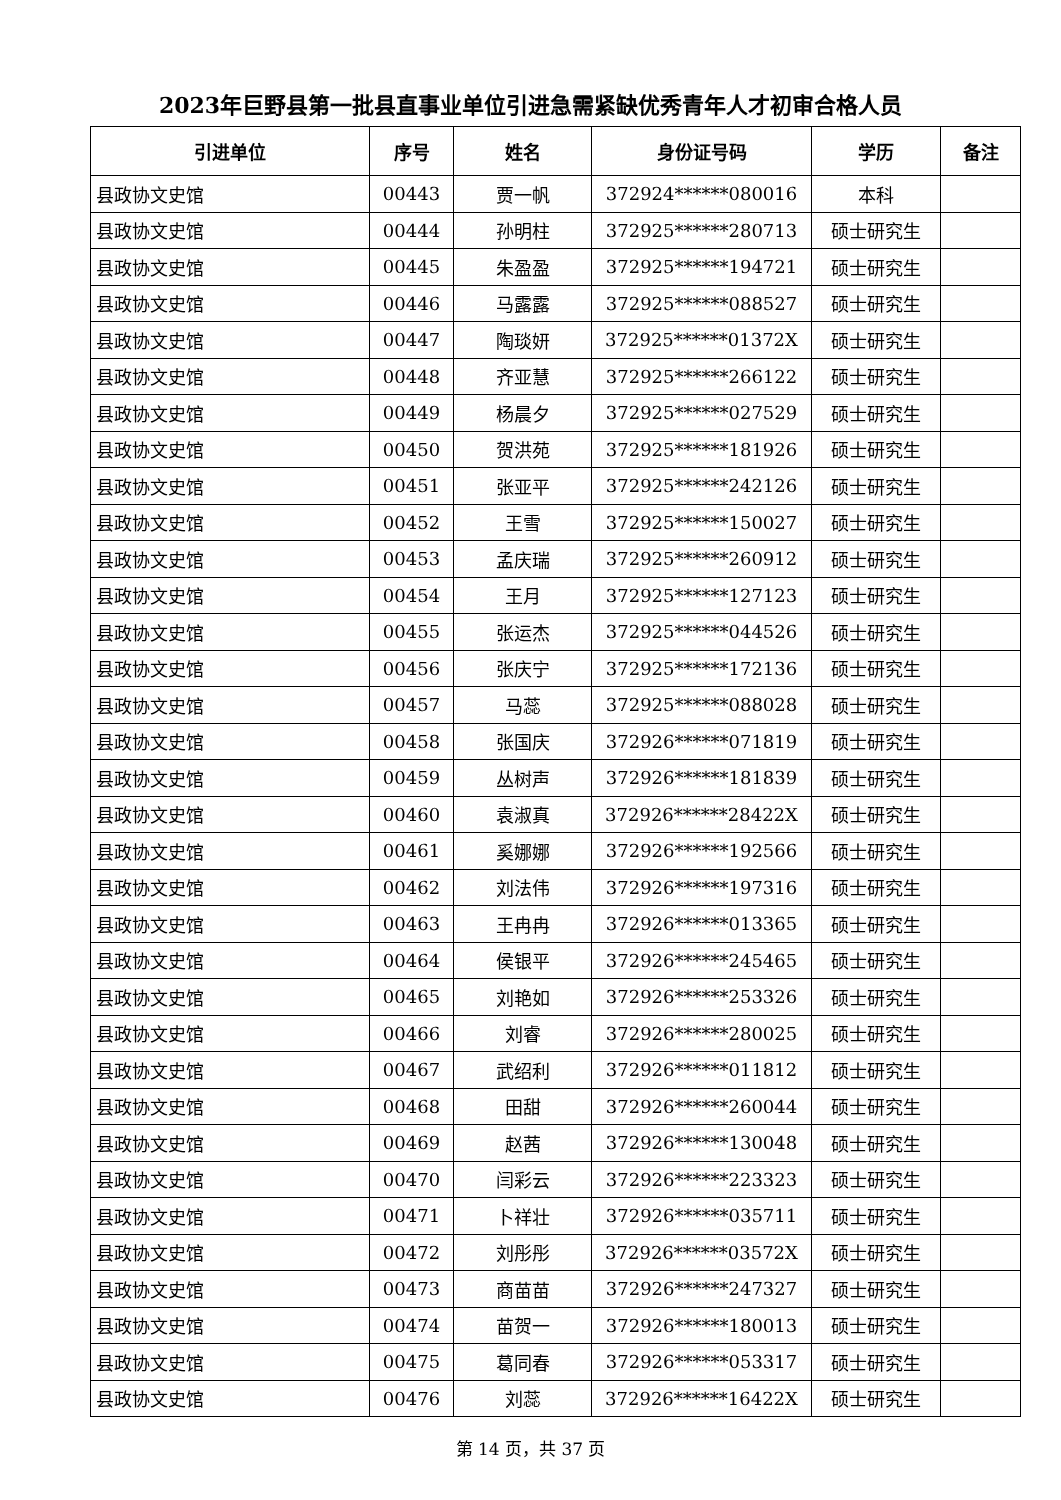2023年巨野县第一批县直事业单位引进急需紧缺优秀青年人才初审合格人员
| 引进单位 | 序号 | 姓名 | 身份证号码 | 学历 | 备注 |
| --- | --- | --- | --- | --- | --- |
| 县政协文史馆 | 00443 | 贾一帆 | 372924******080016 | 本科 | |
| 县政协文史馆 | 00444 | 孙明柱 | 372925******280713 | 硕士研究生 | |
| 县政协文史馆 | 00445 | 朱盈盈 | 372925******194721 | 硕士研究生 | |
| 县政协文史馆 | 00446 | 马露露 | 372925******088527 | 硕士研究生 | |
| 县政协文史馆 | 00447 | 陶琰妍 | 372925******01372X | 硕士研究生 | |
| 县政协文史馆 | 00448 | 齐亚慧 | 372925******266122 | 硕士研究生 | |
| 县政协文史馆 | 00449 | 杨晨夕 | 372925******027529 | 硕士研究生 | |
| 县政协文史馆 | 00450 | 贺洪苑 | 372925******181926 | 硕士研究生 | |
| 县政协文史馆 | 00451 | 张亚平 | 372925******242126 | 硕士研究生 | |
| 县政协文史馆 | 00452 | 王雪 | 372925******150027 | 硕士研究生 | |
| 县政协文史馆 | 00453 | 孟庆瑞 | 372925******260912 | 硕士研究生 | |
| 县政协文史馆 | 00454 | 王月 | 372925******127123 | 硕士研究生 | |
| 县政协文史馆 | 00455 | 张运杰 | 372925******044526 | 硕士研究生 | |
| 县政协文史馆 | 00456 | 张庆宁 | 372925******172136 | 硕士研究生 | |
| 县政协文史馆 | 00457 | 马蕊 | 372925******088028 | 硕士研究生 | |
| 县政协文史馆 | 00458 | 张国庆 | 372926******071819 | 硕士研究生 | |
| 县政协文史馆 | 00459 | 丛树声 | 372926******181839 | 硕士研究生 | |
| 县政协文史馆 | 00460 | 袁淑真 | 372926******28422X | 硕士研究生 | |
| 县政协文史馆 | 00461 | 奚娜娜 | 372926******192566 | 硕士研究生 | |
| 县政协文史馆 | 00462 | 刘法伟 | 372926******197316 | 硕士研究生 | |
| 县政协文史馆 | 00463 | 王冉冉 | 372926******013365 | 硕士研究生 | |
| 县政协文史馆 | 00464 | 侯银平 | 372926******245465 | 硕士研究生 | |
| 县政协文史馆 | 00465 | 刘艳如 | 372926******253326 | 硕士研究生 | |
| 县政协文史馆 | 00466 | 刘睿 | 372926******280025 | 硕士研究生 | |
| 县政协文史馆 | 00467 | 武绍利 | 372926******011812 | 硕士研究生 | |
| 县政协文史馆 | 00468 | 田甜 | 372926******260044 | 硕士研究生 | |
| 县政协文史馆 | 00469 | 赵茜 | 372926******130048 | 硕士研究生 | |
| 县政协文史馆 | 00470 | 闫彩云 | 372926******223323 | 硕士研究生 | |
| 县政协文史馆 | 00471 | 卜祥壮 | 372926******035711 | 硕士研究生 | |
| 县政协文史馆 | 00472 | 刘彤彤 | 372926******03572X | 硕士研究生 | |
| 县政协文史馆 | 00473 | 商苗苗 | 372926******247327 | 硕士研究生 | |
| 县政协文史馆 | 00474 | 苗贺一 | 372926******180013 | 硕士研究生 | |
| 县政协文史馆 | 00475 | 葛同春 | 372926******053317 | 硕士研究生 | |
| 县政协文史馆 | 00476 | 刘蕊 | 372926******16422X | 硕士研究生 | |
第 14 页，共 37 页